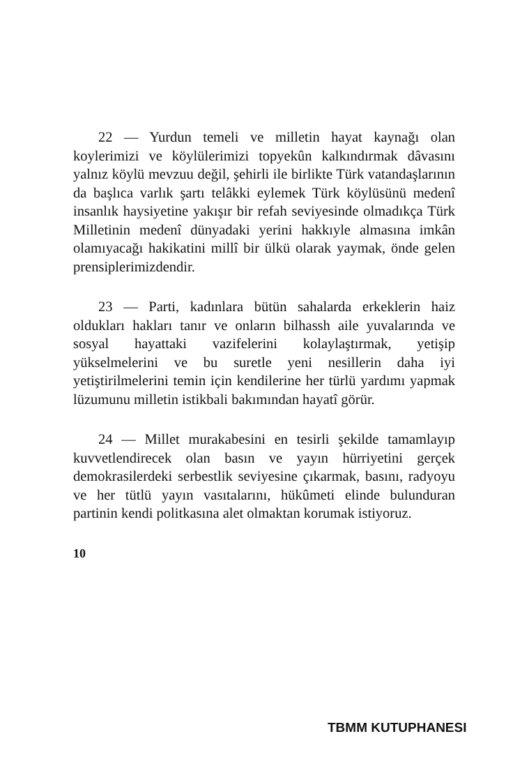22 — Yurdun temeli ve milletin hayat kaynağı olan koylerimizi ve köylülerimizi topyekûn kalkındırmak dâvasını yalnız köylü mevzuu değil, şehirli ile birlikte Türk vatandaşlarının da başlıca varlık şartı telâkki eylemek Türk köylüsünü medenî insanlık haysiyetine yakışır bir refah seviyesinde olmadıkça Türk Milletinin medenî dünyadaki yerini hakkıyle almasına imkân olamıyacağı hakikatini millî bir ülkü olarak yaymak, önde gelen prensiplerimizdendir.
23 — Parti, kadınlara bütün sahalarda erkeklerin haiz oldukları hakları tanır ve onların bilhassh aile yuvalarında ve sosyal hayattaki vazifelerini kolaylaştırmak, yetişip yükselmelerini ve bu suretle yeni nesillerin daha iyi yetiştirilmelerini temin için kendilerine her türlü yardımı yapmak lüzumunu milletin istikbali bakımından hayatî görür.
24 — Millet murakabesini en tesirli şekilde tamamlayıp kuvvetlendirecek olan basın ve yayın hürriyetini gerçek demokrasilerdeki serbestlik seviyesine çıkarmak, basını, radyoyu ve her tütlü yayın vasıtalarını, hükûmeti elinde bulunduran partinin kendi politkasına alet olmaktan korumak istiyoruz.
10
TBMM KUTUPHANESI